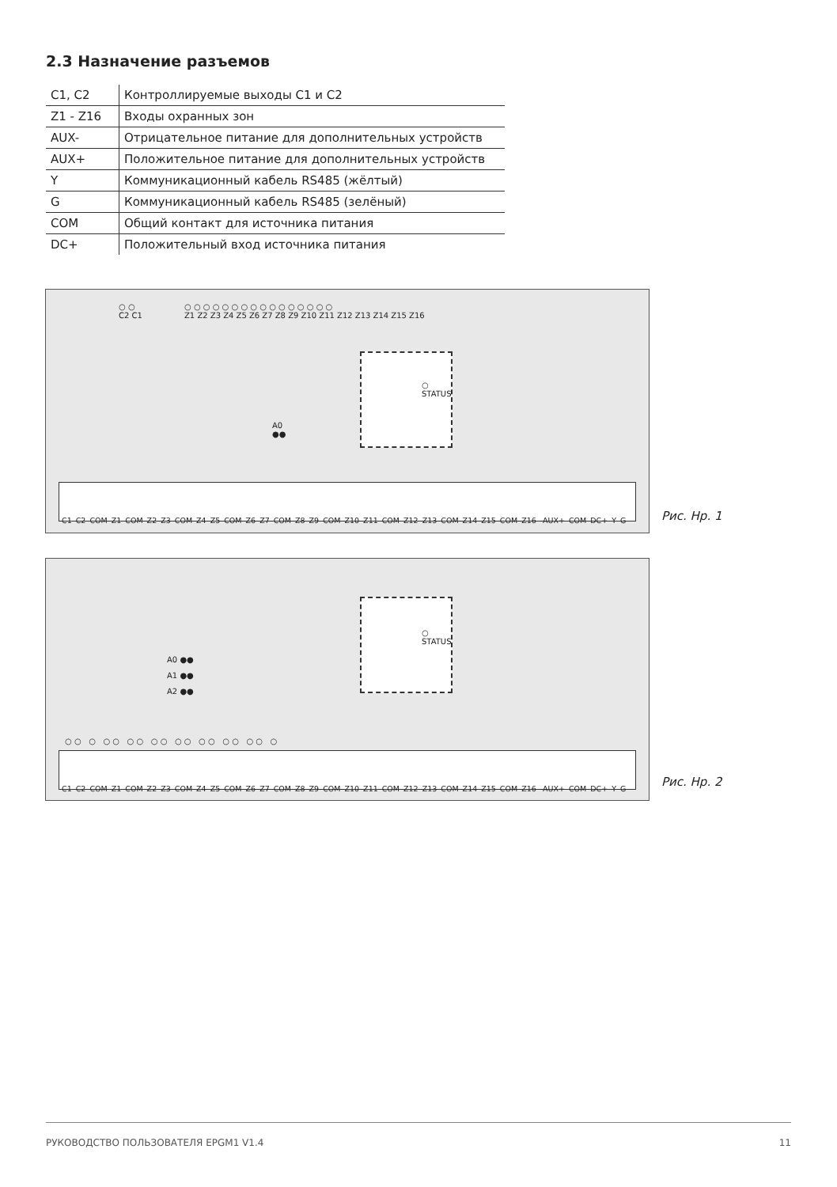2.3 Назначение разъемов
| C1, C2 | Контроллируемые выходы C1 и C2 |
| Z1 - Z16 | Входы охранных зон |
| AUX- | Отрицательное питание для дополнительных устройств |
| AUX+ | Положительное питание для дополнительных устройств |
| Y | Коммуникационный кабель RS485 (жёлтый) |
| G | Коммуникационный кабель RS485 (зелёный) |
| COM | Общий контакт для источника питания |
| DC+ | Положительный вход источника питания |
○ ○
C2 C1
○ ○ ○ ○ ○ ○ ○ ○ ○ ○ ○ ○ ○ ○ ○ ○
Z1 Z2 Z3 Z4 Z5 Z6 Z7 Z8 Z9 Z10 Z11 Z12 Z13 Z14 Z15 Z16
○
STATUS
A0
●●
C1 C2 COM Z1 COM Z2 Z3 COM Z4 Z5 COM Z6 Z7 COM Z8 Z9 COM Z10 Z11 COM Z12 Z13 COM Z14 Z15 COM Z16 -AUX+ COM DC+ Y G
Рис. Нр. 1
○
STATUS
A0 ●●
A1 ●●
A2 ●●
○ ○ ○ ○ ○ ○ ○ ○ ○ ○ ○ ○ ○ ○ ○ ○ ○ ○
C1 C2 COM Z1 COM Z2 Z3 COM Z4 Z5 COM Z6 Z7 COM Z8 Z9 COM Z10 Z11 COM Z12 Z13 COM Z14 Z15 COM Z16 -AUX+ COM DC+ Y G
Рис. Нр. 2
РУКОВОДСТВО ПОЛЬЗОВАТЕЛЯ EPGM1 V1.4 11